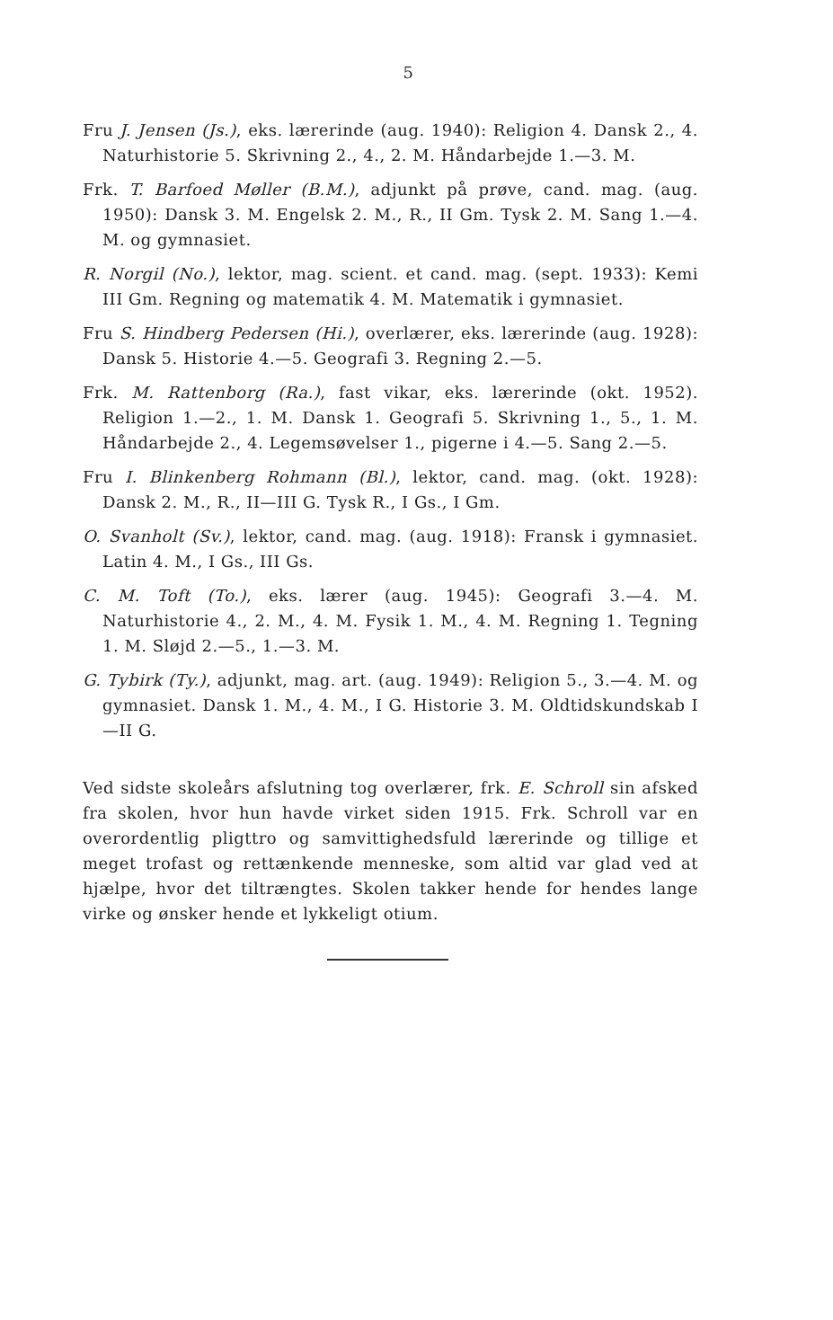5
Fru J. Jensen (Js.), eks. lærerinde (aug. 1940): Religion 4. Dansk 2., 4. Naturhistorie 5. Skrivning 2., 4., 2. M. Håndarbejde 1.—3. M.
Frk. T. Barfoed Møller (B.M.), adjunkt på prøve, cand. mag. (aug. 1950): Dansk 3. M. Engelsk 2. M., R., II Gm. Tysk 2. M. Sang 1.—4. M. og gymnasiet.
R. Norgil (No.), lektor, mag. scient. et cand. mag. (sept. 1933): Kemi III Gm. Regning og matematik 4. M. Matematik i gymnasiet.
Fru S. Hindberg Pedersen (Hi.), overlærer, eks. lærerinde (aug. 1928): Dansk 5. Historie 4.—5. Geografi 3. Regning 2.—5.
Frk. M. Rattenborg (Ra.), fast vikar, eks. lærerinde (okt. 1952). Religion 1.—2., 1. M. Dansk 1. Geografi 5. Skrivning 1., 5., 1. M. Håndarbejde 2., 4. Legemsøvelser 1., pigerne i 4.—5. Sang 2.—5.
Fru I. Blinkenberg Rohmann (Bl.), lektor, cand. mag. (okt. 1928): Dansk 2. M., R., II—III G. Tysk R., I Gs., I Gm.
O. Svanholt (Sv.), lektor, cand. mag. (aug. 1918): Fransk i gymnasiet. Latin 4. M., I Gs., III Gs.
C. M. Toft (To.), eks. lærer (aug. 1945): Geografi 3.—4. M. Naturhistorie 4., 2. M., 4. M. Fysik 1. M., 4. M. Regning 1. Tegning 1. M. Sløjd 2.—5., 1.—3. M.
G. Tybirk (Ty.), adjunkt, mag. art. (aug. 1949): Religion 5., 3.—4. M. og gymnasiet. Dansk 1. M., 4. M., I G. Historie 3. M. Oldtidskundskab I—II G.
Ved sidste skoleårs afslutning tog overlærer, frk. E. Schroll sin afsked fra skolen, hvor hun havde virket siden 1915. Frk. Schroll var en overordentlig pligttro og samvittighedsfuld lærerinde og tillige et meget trofast og rettænkende menneske, som altid var glad ved at hjælpe, hvor det tiltrængtes. Skolen takker hende for hendes lange virke og ønsker hende et lykkeligt otium.